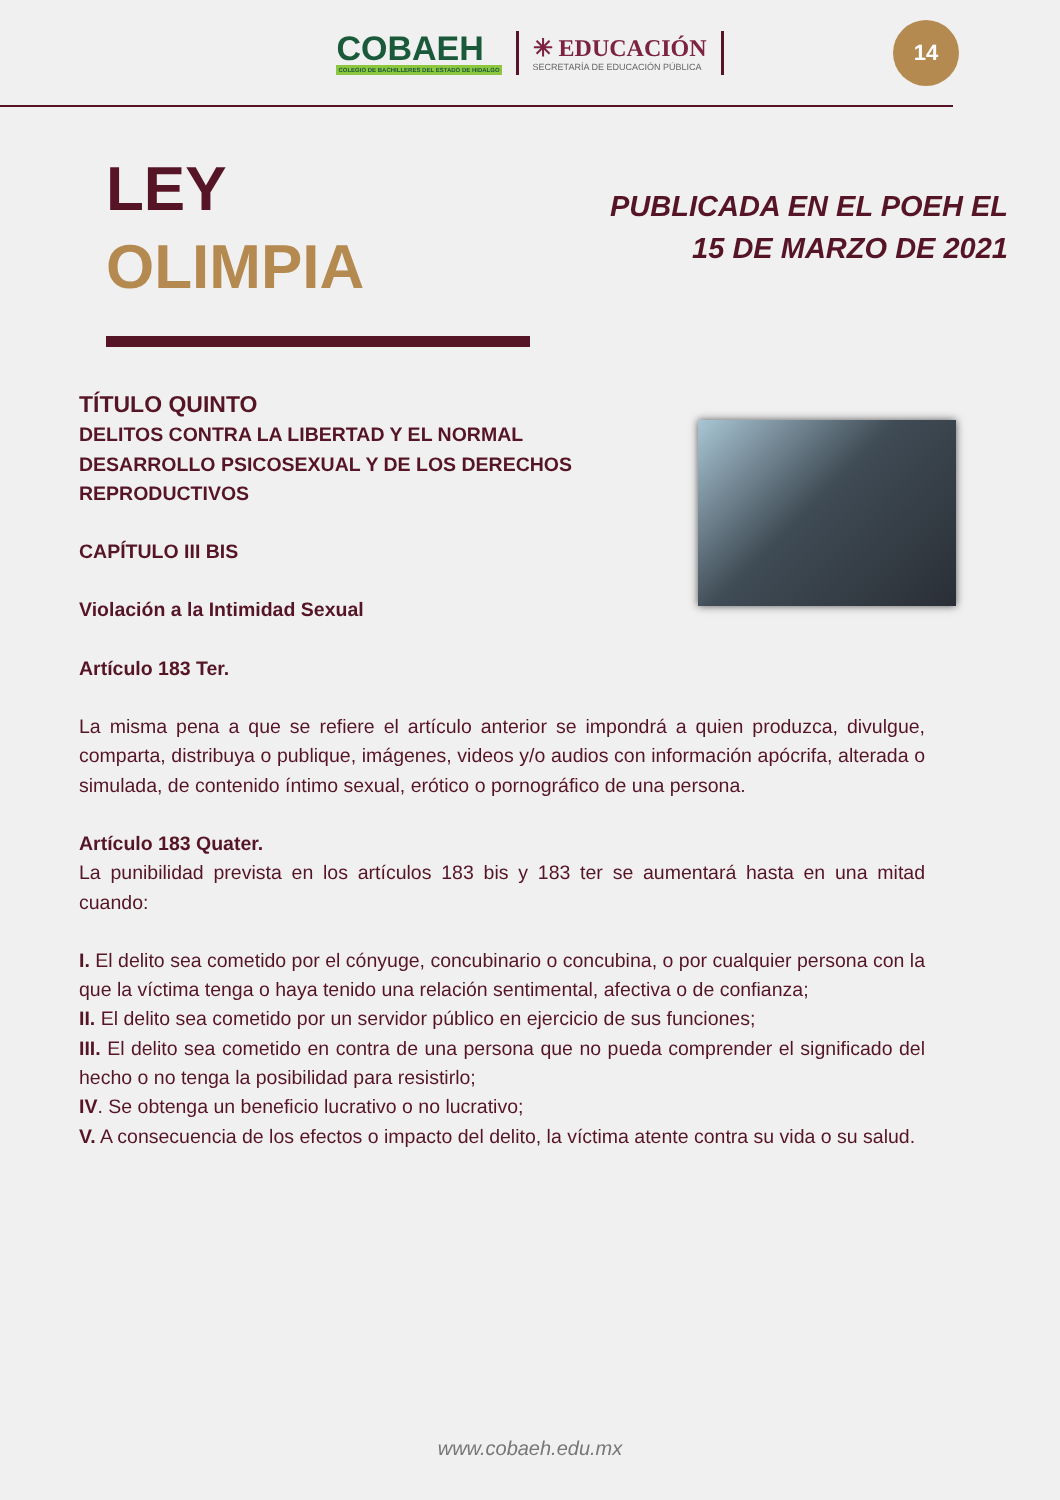COBAEH
COLEGIO DE BACHILLERES DEL ESTADO DE HIDALGO
✳ EDUCACIÓN
SECRETARÍA DE EDUCACIÓN PÚBLICA
14
LEY
OLIMPIA
PUBLICADA EN EL POEH EL
15 DE MARZO DE 2021
TÍTULO QUINTO
DELITOS CONTRA LA LIBERTAD Y EL NORMAL DESARROLLO PSICOSEXUAL Y DE LOS DERECHOS REPRODUCTIVOS
CAPÍTULO III BIS
Violación a la Intimidad Sexual
Artículo 183 Ter.
La misma pena a que se refiere el artículo anterior se impondrá a quien produzca, divulgue, comparta, distribuya o publique, imágenes, videos y/o audios con información apócrifa, alterada o simulada, de contenido íntimo sexual, erótico o pornográfico de una persona.
Artículo 183 Quater.
La punibilidad prevista en los artículos 183 bis y 183 ter se aumentará hasta en una mitad cuando:
I. El delito sea cometido por el cónyuge, concubinario o concubina, o por cualquier persona con la que la víctima tenga o haya tenido una relación sentimental, afectiva o de confianza;
II. El delito sea cometido por un servidor público en ejercicio de sus funciones;
III. El delito sea cometido en contra de una persona que no pueda comprender el significado del hecho o no tenga la posibilidad para resistirlo;
IV. Se obtenga un beneficio lucrativo o no lucrativo;
V. A consecuencia de los efectos o impacto del delito, la víctima atente contra su vida o su salud.
www.cobaeh.edu.mx